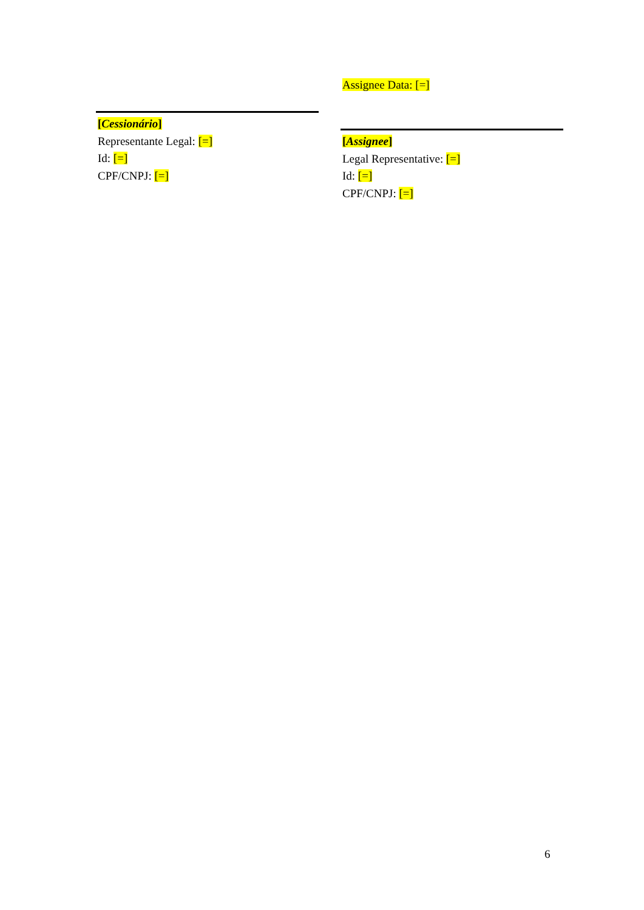[Cessionário]
Representante Legal: [=]
Id: [=]
CPF/CNPJ: [=]
Assignee Data: [=]
[Assignee]
Legal Representative: [=]
Id: [=]
CPF/CNPJ: [=]
6